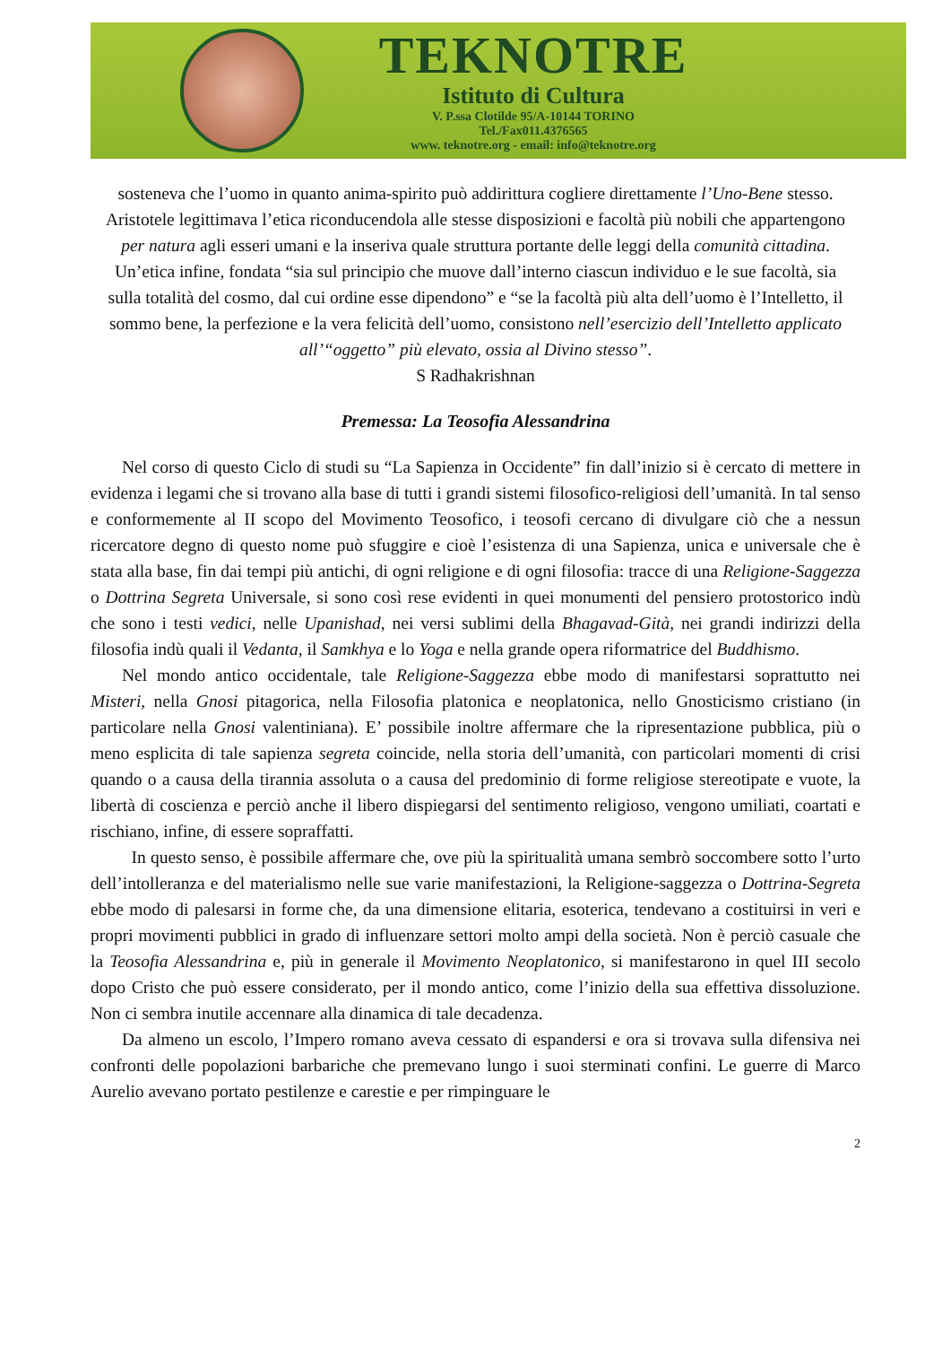TEKNOTRE
Istituto di Cultura
V. P.ssa Clotilde 95/A-10144 TORINO
Tel./Fax011.4376565
www. teknotre.org - email: info@teknotre.org
sosteneva che l’uomo in quanto anima-spirito può addirittura cogliere direttamente l’Uno-Bene stesso. Aristotele legittimava l’etica riconducendola alle stesse disposizioni e facoltà più nobili che appartengono per natura agli esseri umani e la inseriva quale struttura portante delle leggi della comunità cittadina. Un’etica infine, fondata “sia sul principio che muove dall’interno ciascun individuo e le sue facoltà, sia sulla totalità del cosmo, dal cui ordine esse dipendono” e “se la facoltà più alta dell’uomo è l’Intelletto, il sommo bene, la perfezione e la vera felicità dell’uomo, consistono nell’esercizio dell’Intelletto applicato all’“oggetto” più elevato, ossia al Divino stesso”.
S Radhakrishnan
Premessa: La Teosofia Alessandrina
Nel corso di questo Ciclo di studi su “La Sapienza in Occidente” fin dall’inizio si è cercato di mettere in evidenza i legami che si trovano alla base di tutti i grandi sistemi filosofico-religiosi dell’umanità. In tal senso e conformemente al II scopo del Movimento Teosofico, i teosofi cercano di divulgare ciò che a nessun ricercatore degno di questo nome può sfuggire e cioè l’esistenza di una Sapienza, unica e universale che è stata alla base, fin dai tempi più antichi, di ogni religione e di ogni filosofia: tracce di una Religione-Saggezza o Dottrina Segreta Universale, si sono così rese evidenti in quei monumenti del pensiero protostorico indù che sono i testi vedici, nelle Upanishad, nei versi sublimi della Bhagavad-Gità, nei grandi indirizzi della filosofia indù quali il Vedanta, il Samkhya e lo Yoga e nella grande opera riformatrice del Buddhismo.
Nel mondo antico occidentale, tale Religione-Saggezza ebbe modo di manifestarsi soprattutto nei Misteri, nella Gnosi pitagorica, nella Filosofia platonica e neoplatonica, nello Gnosticismo cristiano (in particolare nella Gnosi valentiniana). E’ possibile inoltre affermare che la ripresentazione pubblica, più o meno esplicita di tale sapienza segreta coincide, nella storia dell’umanità, con particolari momenti di crisi quando o a causa della tirannia assoluta o a causa del predominio di forme religiose stereotipate e vuote, la libertà di coscienza e perciò anche il libero dispiegarsi del sentimento religioso, vengono umiliati, coartati e rischiano, infine, di essere sopraffatti.
In questo senso, è possibile affermare che, ove più la spiritualità umana sembrò soccombere sotto l’urto dell’intolleranza e del materialismo nelle sue varie manifestazioni, la Religione-saggezza o Dottrina-Segreta ebbe modo di palesarsi in forme che, da una dimensione elitaria, esoterica, tendevano a costituirsi in veri e propri movimenti pubblici in grado di influenzare settori molto ampi della società. Non è perciò casuale che la Teosofia Alessandrina e, più in generale il Movimento Neoplatonico, si manifestarono in quel III secolo dopo Cristo che può essere considerato, per il mondo antico, come l’inizio della sua effettiva dissoluzione. Non ci sembra inutile accennare alla dinamica di tale decadenza.
Da almeno un escolo, l’Impero romano aveva cessato di espandersi e ora si trovava sulla difensiva nei confronti delle popolazioni barbariche che premevano lungo i suoi sterminati confini. Le guerre di Marco Aurelio avevano portato pestilenze e carestie e per rimpinguare le
2